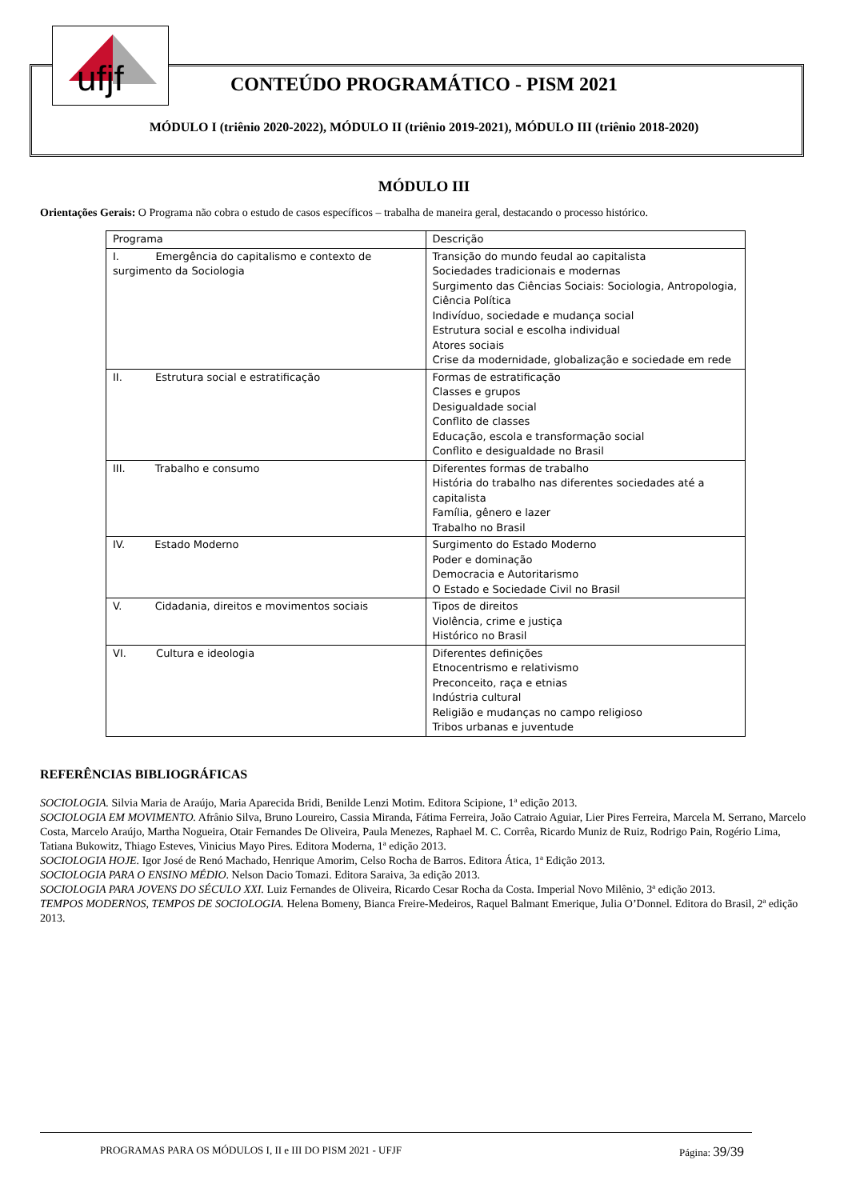ufjf
CONTEÚDO PROGRAMÁTICO - PISM 2021
MÓDULO I (triênio 2020-2022), MÓDULO II (triênio 2019-2021), MÓDULO III (triênio 2018-2020)
MÓDULO III
Orientações Gerais: O Programa não cobra o estudo de casos específicos – trabalha de maneira geral, destacando o processo histórico.
| Programa | Descrição |
| I. Emergência do capitalismo e contexto de surgimento da Sociologia | Transição do mundo feudal ao capitalista Sociedades tradicionais e modernas Surgimento das Ciências Sociais: Sociologia, Antropologia, Ciência Política Indivíduo, sociedade e mudança social Estrutura social e escolha individual Atores sociais Crise da modernidade, globalização e sociedade em rede |
| II. Estrutura social e estratificação | Formas de estratificação Classes e grupos Desigualdade social Conflito de classes Educação, escola e transformação social Conflito e desigualdade no Brasil |
| III. Trabalho e consumo | Diferentes formas de trabalho História do trabalho nas diferentes sociedades até a capitalista Família, gênero e lazer Trabalho no Brasil |
| IV. Estado Moderno | Surgimento do Estado Moderno Poder e dominação Democracia e Autoritarismo O Estado e Sociedade Civil no Brasil |
| V. Cidadania, direitos e movimentos sociais | Tipos de direitos Violência, crime e justiça Histórico no Brasil |
| VI. Cultura e ideologia | Diferentes definições Etnocentrismo e relativismo Preconceito, raça e etnias Indústria cultural Religião e mudanças no campo religioso Tribos urbanas e juventude |
REFERÊNCIAS BIBLIOGRÁFICAS
SOCIOLOGIA. Silvia Maria de Araújo, Maria Aparecida Bridi, Benilde Lenzi Motim. Editora Scipione, 1ª edição 2013.
SOCIOLOGIA EM MOVIMENTO. Afrânio Silva, Bruno Loureiro, Cassia Miranda, Fátima Ferreira, João Catraio Aguiar, Lier Pires Ferreira, Marcela M. Serrano, Marcelo Costa, Marcelo Araújo, Martha Nogueira, Otair Fernandes De Oliveira, Paula Menezes, Raphael M. C. Corrêa, Ricardo Muniz de Ruiz, Rodrigo Pain, Rogério Lima, Tatiana Bukowitz, Thiago Esteves, Vinicius Mayo Pires. Editora Moderna, 1ª edição 2013.
SOCIOLOGIA HOJE. Igor José de Renó Machado, Henrique Amorim, Celso Rocha de Barros. Editora Ática, 1ª Edição 2013.
SOCIOLOGIA PARA O ENSINO MÉDIO. Nelson Dacio Tomazi. Editora Saraiva, 3a edição 2013.
SOCIOLOGIA PARA JOVENS DO SÉCULO XXI. Luiz Fernandes de Oliveira, Ricardo Cesar Rocha da Costa. Imperial Novo Milênio, 3ª edição 2013.
TEMPOS MODERNOS, TEMPOS DE SOCIOLOGIA. Helena Bomeny, Bianca Freire-Medeiros, Raquel Balmant Emerique, Julia O’Donnel. Editora do Brasil, 2ª edição 2013.
PROGRAMAS PARA OS MÓDULOS I, II e III DO PISM 2021 - UFJF Página: 39/39